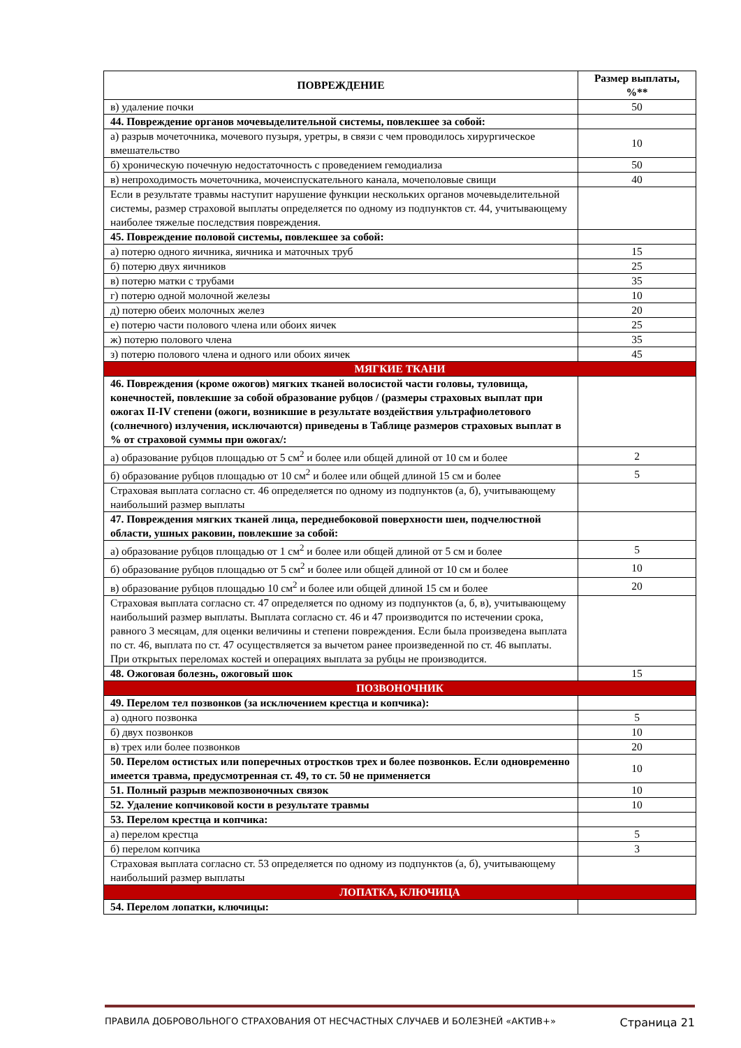| ПОВРЕЖДЕНИЕ | Размер выплаты, %** |
| --- | --- |
| в) удаление почки | 50 |
| 44. Повреждение органов мочевыделительной системы, повлекшее за собой: | |
| а) разрыв мочеточника, мочевого пузыря, уретры, в связи с чем проводилось хирургическое вмешательство | 10 |
| б) хроническую почечную недостаточность с проведением гемодиализа | 50 |
| в) непроходимость мочеточника, мочеиспускательного канала, мочеполовые свищи | 40 |
| Если в результате травмы наступит нарушение функции нескольких органов мочевыделительной системы, размер страховой выплаты определяется по одному из подпунктов ст. 44, учитывающему наиболее тяжелые последствия повреждения. | |
| 45. Повреждение половой системы, повлекшее за собой: | |
| а) потерю одного яичника, яичника и маточных труб | 15 |
| б) потерю двух яичников | 25 |
| в) потерю матки с трубами | 35 |
| г) потерю одной молочной железы | 10 |
| д) потерю обеих молочных желез | 20 |
| е) потерю части полового члена или обоих яичек | 25 |
| ж) потерю полового члена | 35 |
| з) потерю полового члена и одного или обоих яичек | 45 |
| МЯГКИЕ ТКАНИ | |
| 46. Повреждения (кроме ожогов) мягких тканей волосистой части головы, туловища, конечностей, повлекшие за собой образование рубцов / (размеры страховых выплат при ожогах II-IV степени (ожоги, возникшие в результате воздействия ультрафиолетового (солнечного) излучения, исключаются) приведены в Таблице размеров страховых выплат в % от страховой суммы при ожогах/: | |
| а) образование рубцов площадью от 5 см<sup>2</sup> и более или общей длиной от 10 см и более | 2 |
| б) образование рубцов площадью от 10 см<sup>2</sup> и более или общей длиной 15 см и более | 5 |
| Страховая выплата согласно ст. 46 определяется по одному из подпунктов (а, б), учитывающему наибольший размер выплаты | |
| 47. Повреждения мягких тканей лица, переднебоковой поверхности шеи, подчелюстной области, ушных раковин, повлекшие за собой: | |
| а) образование рубцов площадью от 1 см<sup>2</sup> и более или общей длиной от 5 см и более | 5 |
| б) образование рубцов площадью от 5 см<sup>2</sup> и более или общей длиной от 10 см и более | 10 |
| в) образование рубцов площадью 10 см<sup>2</sup> и более или общей длиной 15 см и более | 20 |
| Страховая выплата согласно ст. 47 определяется по одному из подпунктов (а, б, в), учитывающему наибольший размер выплаты. Выплата согласно ст. 46 и 47 производится по истечении срока, равного 3 месяцам, для оценки величины и степени повреждения. Если была произведена выплата по ст. 46, выплата по ст. 47 осуществляется за вычетом ранее произведенной по ст. 46 выплаты. При открытых переломах костей и операциях выплата за рубцы не производится. | |
| 48. Ожоговая болезнь, ожоговый шок | 15 |
| ПОЗВОНОЧНИК | |
| 49. Перелом тел позвонков (за исключением крестца и копчика): | |
| а) одного позвонка | 5 |
| б) двух позвонков | 10 |
| в) трех или более позвонков | 20 |
| 50. Перелом остистых или поперечных отростков трех и более позвонков. Если одновременно имеется травма, предусмотренная ст. 49, то ст. 50 не применяется | 10 |
| 51. Полный разрыв межпозвоночных связок | 10 |
| 52. Удаление копчиковой кости в результате травмы | 10 |
| 53. Перелом крестца и копчика: | |
| а) перелом крестца | 5 |
| б) перелом копчика | 3 |
| Страховая выплата согласно ст. 53 определяется по одному из подпунктов (а, б), учитывающему наибольший размер выплаты | |
| ЛОПАТКА, КЛЮЧИЦА | |
| 54. Перелом лопатки, ключицы: | |
ПРАВИЛА ДОБРОВОЛЬНОГО СТРАХОВАНИЯ ОТ НЕСЧАСТНЫХ СЛУЧАЕВ И БОЛЕЗНЕЙ «АКТИВ+» Страница 21